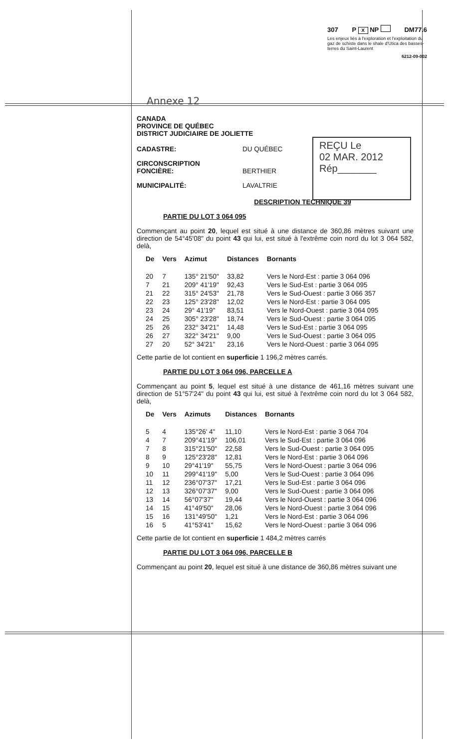307 P X NP DM77.6
Les enjeux liés à l'exploration et l'exploitation du gaz de schiste dans le shale d'Utica des basses-terres du Saint-Laurent
6212-09-002
Annexe 12
REÇU Le
02 MAR. 2012
Rép_______
CANADA
PROVINCE DE QUÉBEC
DISTRICT JUDICIAIRE DE JOLIETTE
CADASTRE:
DU QUÉBEC
CIRCONSCRIPTION
FONCIÈRE:
BERTHIER
MUNICIPALITÉ:
LAVALTRIE
DESCRIPTION TECHNIQUE 39
PARTIE DU LOT 3 064 095
Commençant au point 20, lequel est situé à une distance de 360,86 mètres suivant une direction de 54°45'08" du point 43 qui lui, est situé à l'extrême coin nord du lot 3 064 582, delà,
| De | Vers | Azimut | Distances | Bornants |
| --- | --- | --- | --- | --- |
| 20 | 7 | 135° 21'50" | 33,82 | Vers le Nord-Est : partie 3 064 096 |
| 7 | 21 | 209° 41'19" | 92,43 | Vers le Sud-Est : partie 3 064 095 |
| 21 | 22 | 315° 24'53" | 21,78 | Vers le Sud-Ouest : partie 3 066 357 |
| 22 | 23 | 125° 23'28" | 12,02 | Vers le Nord-Est : partie 3 064 095 |
| 23 | 24 | 29° 41'19" | 83,51 | Vers le Nord-Ouest : partie 3 064 095 |
| 24 | 25 | 305° 23'28" | 18,74 | Vers le Sud-Ouest : partie 3 064 095 |
| 25 | 26 | 232° 34'21" | 14,48 | Vers le Sud-Est : partie 3 064 095 |
| 26 | 27 | 322° 34'21" | 9,00 | Vers le Sud-Ouest : partie 3 064 095 |
| 27 | 20 | 52° 34'21" | 23,16 | Vers le Nord-Ouest : partie 3 064 095 |
Cette partie de lot contient en superficie 1 196,2 mètres carrés.
PARTIE DU LOT 3 064 096, PARCELLE A
Commençant au point 5, lequel est situé à une distance de 461,16 mètres suivant une direction de 51°57'24" du point 43 qui lui, est situé à l'extrême coin nord du lot 3 064 582, delà,
| De | Vers | Azimuts | Distances | Bornants |
| --- | --- | --- | --- | --- |
| 5 | 4 | 135°26' 4" | 11,10 | Vers le Nord-Est : partie 3 064 704 |
| 4 | 7 | 209°41'19" | 106,01 | Vers le Sud-Est : partie 3 064 096 |
| 7 | 8 | 315°21'50" | 22,58 | Vers le Sud-Ouest : partie 3 064 095 |
| 8 | 9 | 125°23'28" | 12,81 | Vers le Nord-Est : partie 3 064 096 |
| 9 | 10 | 29°41'19" | 55,75 | Vers le Nord-Ouest : partie 3 064 096 |
| 10 | 11 | 299°41'19" | 5,00 | Vers le Sud-Ouest : partie 3 064 096 |
| 11 | 12 | 236°07'37" | 17,21 | Vers le Sud-Est : partie 3 064 096 |
| 12 | 13 | 326°07'37" | 9,00 | Vers le Sud-Ouest : partie 3 064 096 |
| 13 | 14 | 56°07'37" | 19,44 | Vers le Nord-Ouest : partie 3 064 096 |
| 14 | 15 | 41°49'50" | 28,06 | Vers le Nord-Ouest : partie 3 064 096 |
| 15 | 16 | 131°49'50" | 1,21 | Vers le Nord-Est : partie 3 064 096 |
| 16 | 5 | 41°53'41" | 15,62 | Vers le Nord-Ouest : partie 3 064 096 |
Cette partie de lot contient en superficie 1 484,2 mètres carrés
PARTIE DU LOT 3 064 096, PARCELLE B
Commençant au point 20, lequel est situé à une distance de 360,86 mètres suivant une